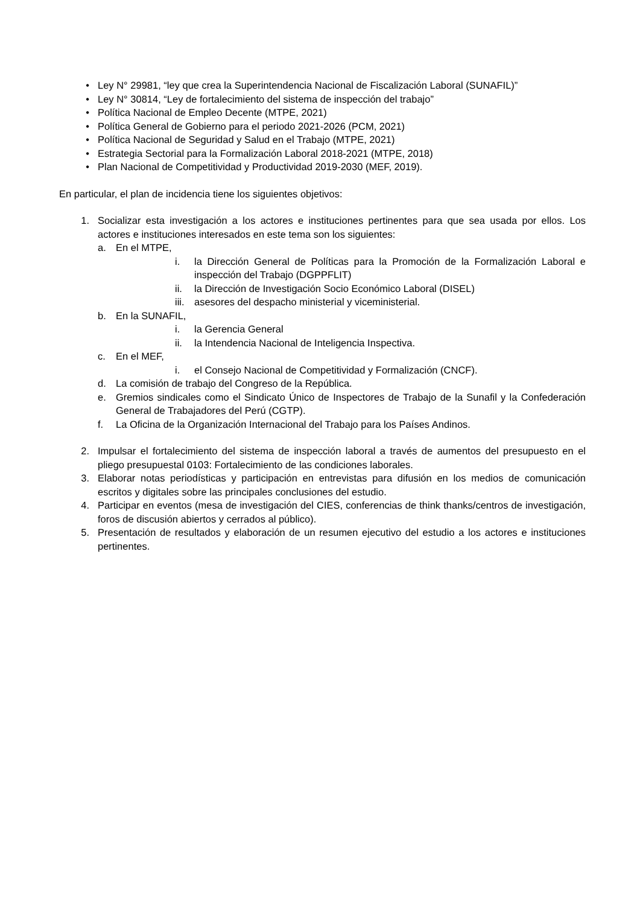• Ley N° 29981, “ley que crea la Superintendencia Nacional de Fiscalización Laboral (SUNAFIL)”
• Ley N° 30814, “Ley de fortalecimiento del sistema de inspección del trabajo”
• Política Nacional de Empleo Decente (MTPE, 2021)
• Política General de Gobierno para el periodo 2021-2026 (PCM, 2021)
• Política Nacional de Seguridad y Salud en el Trabajo (MTPE, 2021)
• Estrategia Sectorial para la Formalización Laboral 2018-2021 (MTPE, 2018)
• Plan Nacional de Competitividad y Productividad 2019-2030 (MEF, 2019).
En particular, el plan de incidencia tiene los siguientes objetivos:
1. Socializar esta investigación a los actores e instituciones pertinentes para que sea usada por ellos. Los actores e instituciones interesados en este tema son los siguientes:
a. En el MTPE,
i. la Dirección General de Políticas para la Promoción de la Formalización Laboral e inspección del Trabajo (DGPPFLIT)
ii. la Dirección de Investigación Socio Económico Laboral (DISEL)
iii. asesores del despacho ministerial y viceministerial.
b. En la SUNAFIL,
i. la Gerencia General
ii. la Intendencia Nacional de Inteligencia Inspectiva.
c. En el MEF,
i. el Consejo Nacional de Competitividad y Formalización (CNCF).
d. La comisión de trabajo del Congreso de la República.
e. Gremios sindicales como el Sindicato Único de Inspectores de Trabajo de la Sunafil y la Confederación General de Trabajadores del Perú (CGTP).
f. La Oficina de la Organización Internacional del Trabajo para los Países Andinos.
2. Impulsar el fortalecimiento del sistema de inspección laboral a través de aumentos del presupuesto en el pliego presupuestal 0103: Fortalecimiento de las condiciones laborales.
3. Elaborar notas periodísticas y participación en entrevistas para difusión en los medios de comunicación escritos y digitales sobre las principales conclusiones del estudio.
4. Participar en eventos (mesa de investigación del CIES, conferencias de think thanks/centros de investigación, foros de discusión abiertos y cerrados al público).
5. Presentación de resultados y elaboración de un resumen ejecutivo del estudio a los actores e instituciones pertinentes.